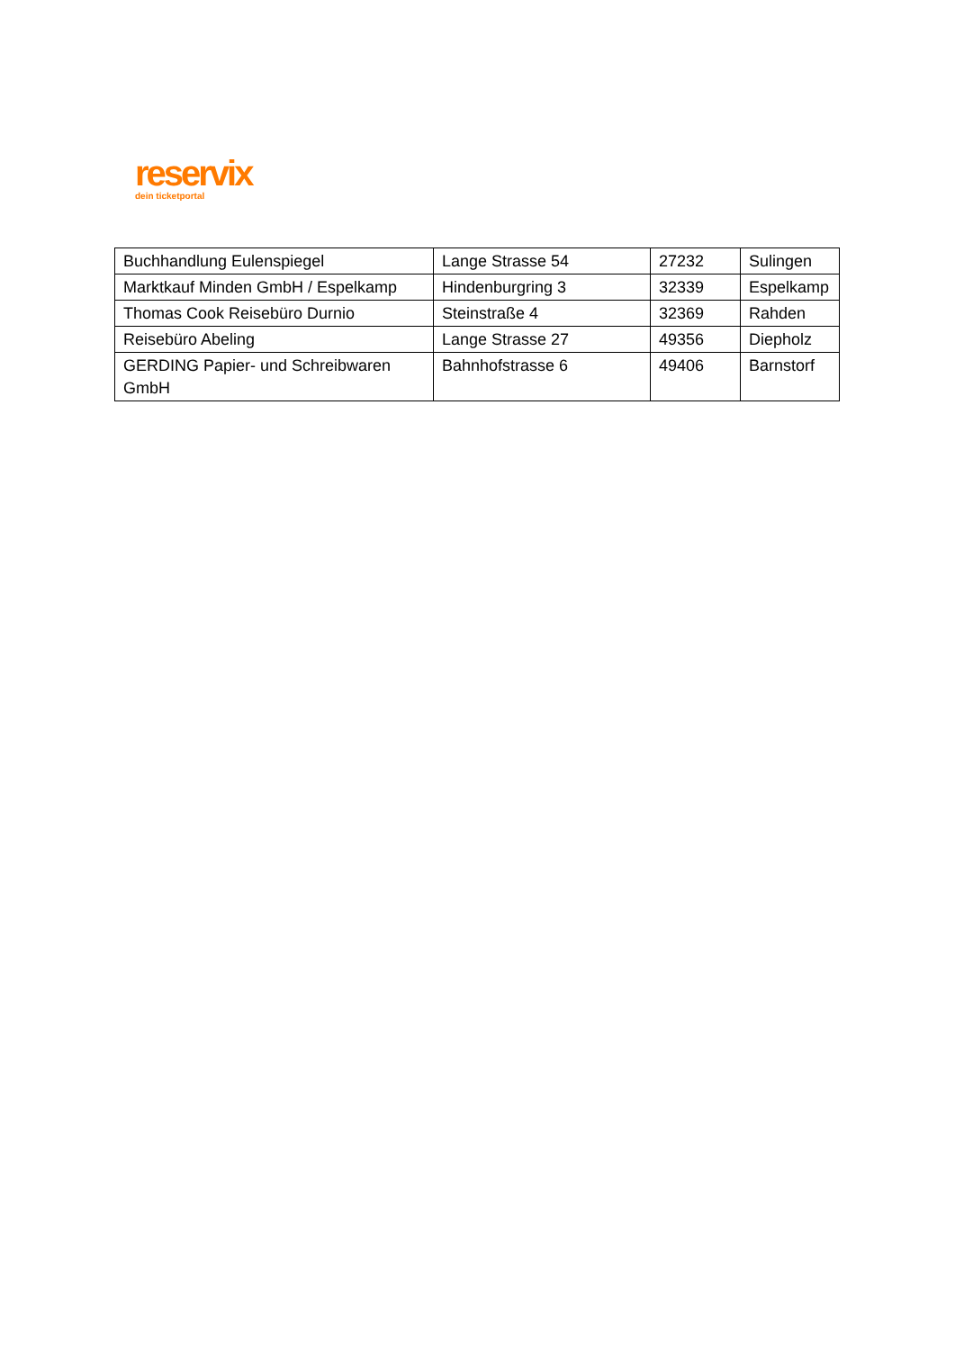reservix
dein ticketportal
| Buchhandlung Eulenspiegel | Lange Strasse 54 | 27232 | Sulingen |
| Marktkauf Minden GmbH / Espelkamp | Hindenburgring 3 | 32339 | Espelkamp |
| Thomas Cook Reisebüro Durnio | Steinstraße 4 | 32369 | Rahden |
| Reisebüro Abeling | Lange Strasse 27 | 49356 | Diepholz |
| GERDING Papier- und Schreibwaren GmbH | Bahnhofstrasse 6 | 49406 | Barnstorf |